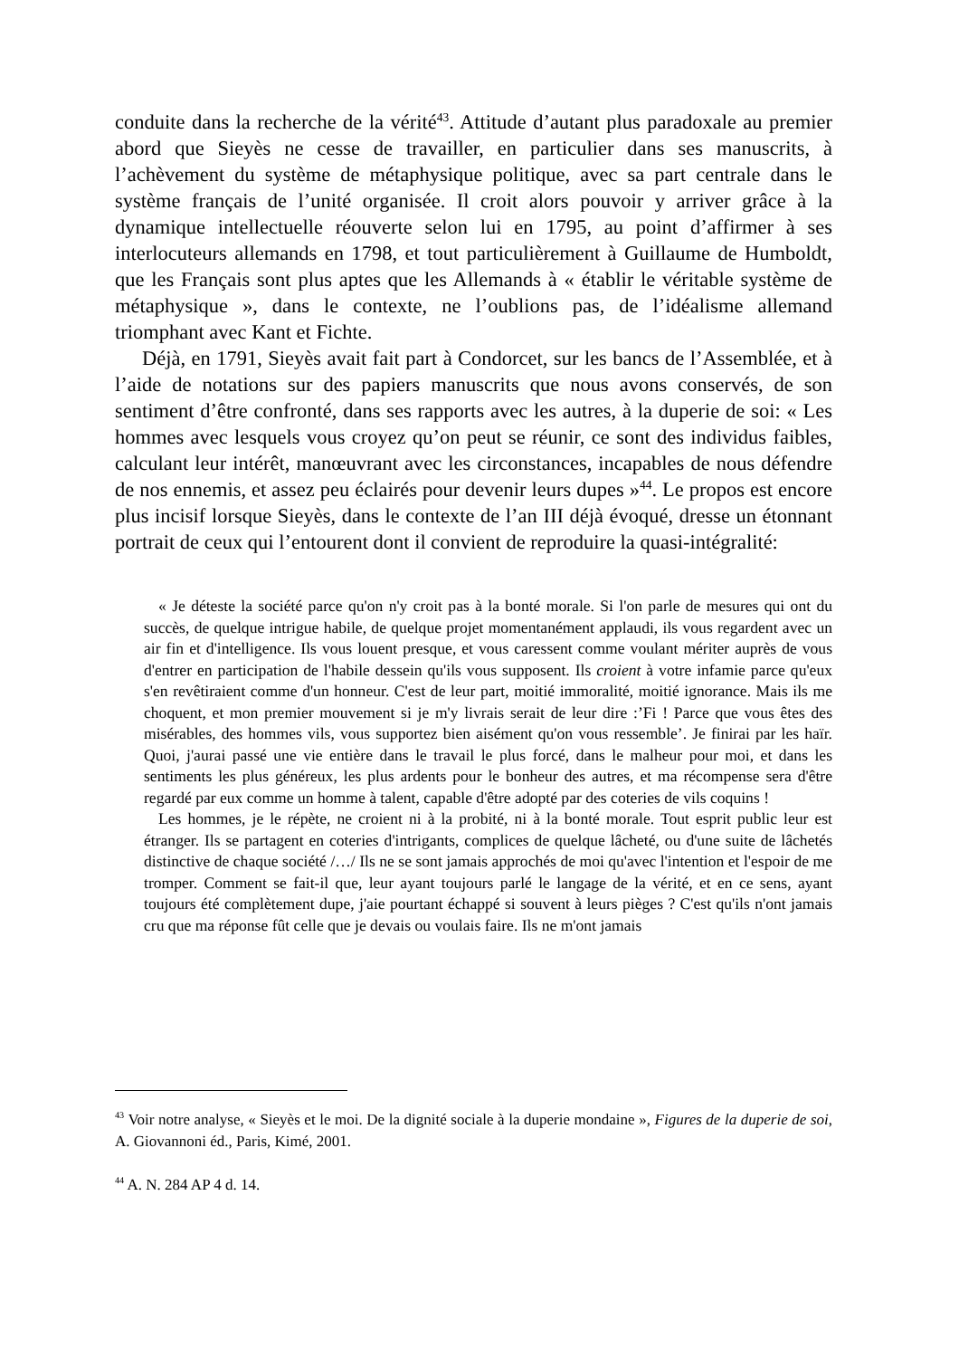conduite dans la recherche de la vérité<sup>43</sup>. Attitude d’autant plus paradoxale au premier abord que Sieyès ne cesse de travailler, en particulier dans ses manuscrits, à l’achèvement du système de métaphysique politique, avec sa part centrale dans le système français de l’unité organisée. Il croit alors pouvoir y arriver grâce à la dynamique intellectuelle réouverte selon lui en 1795, au point d’affirmer à ses interlocuteurs allemands en 1798, et tout particulièrement à Guillaume de Humboldt, que les Français sont plus aptes que les Allemands à « établir le véritable système de métaphysique », dans le contexte, ne l’oublions pas, de l’idéalisme allemand triomphant avec Kant et Fichte.
Déjà, en 1791, Sieyès avait fait part à Condorcet, sur les bancs de l’Assemblée, et à l’aide de notations sur des papiers manuscrits que nous avons conservés, de son sentiment d’être confronté, dans ses rapports avec les autres, à la duperie de soi: « Les hommes avec lesquels vous croyez qu’on peut se réunir, ce sont des individus faibles, calculant leur intérêt, manœuvrant avec les circonstances, incapables de nous défendre de nos ennemis, et assez peu éclairés pour devenir leurs dupes »<sup>44</sup>. Le propos est encore plus incisif lorsque Sieyès, dans le contexte de l’an III déjà évoqué, dresse un étonnant portrait de ceux qui l’entourent dont il convient de reproduire la quasi-intégralité:
« Je déteste la société parce qu'on n'y croit pas à la bonté morale. Si l'on parle de mesures qui ont du succès, de quelque intrigue habile, de quelque projet momentanément applaudi, ils vous regardent avec un air fin et d'intelligence. Ils vous louent presque, et vous caressent comme voulant mériter auprès de vous d'entrer en participation de l'habile dessein qu'ils vous supposent. Ils croient à votre infamie parce qu'eux s'en revêtiraient comme d'un honneur. C'est de leur part, moitié immoralité, moitié ignorance. Mais ils me choquent, et mon premier mouvement si je m'y livrais serait de leur dire :’Fi ! Parce que vous êtes des misérables, des hommes vils, vous supportez bien aisément qu'on vous ressemble’. Je finirai par les haïr. Quoi, j'aurai passé une vie entière dans le travail le plus forcé, dans le malheur pour moi, et dans les sentiments les plus généreux, les plus ardents pour le bonheur des autres, et ma récompense sera d'être regardé par eux comme un homme à talent, capable d'être adopté par des coteries de vils coquins !
Les hommes, je le répète, ne croient ni à la probité, ni à la bonté morale. Tout esprit public leur est étranger. Ils se partagent en coteries d'intrigants, complices de quelque lâcheté, ou d'une suite de lâchetés distinctive de chaque société /…/ Ils ne se sont jamais approchés de moi qu'avec l'intention et l'espoir de me tromper. Comment se fait-il que, leur ayant toujours parlé le langage de la vérité, et en ce sens, ayant toujours été complètement dupe, j'aie pourtant échappé si souvent à leurs pièges ? C'est qu'ils n'ont jamais cru que ma réponse fût celle que je devais ou voulais faire. Ils ne m'ont jamais
<sup>43</sup> Voir notre analyse, « Sieyès et le moi. De la dignité sociale à la duperie mondaine », Figures de la duperie de soi, A. Giovannoni éd., Paris, Kimé, 2001.
<sup>44</sup> A. N. 284 AP 4 d. 14.